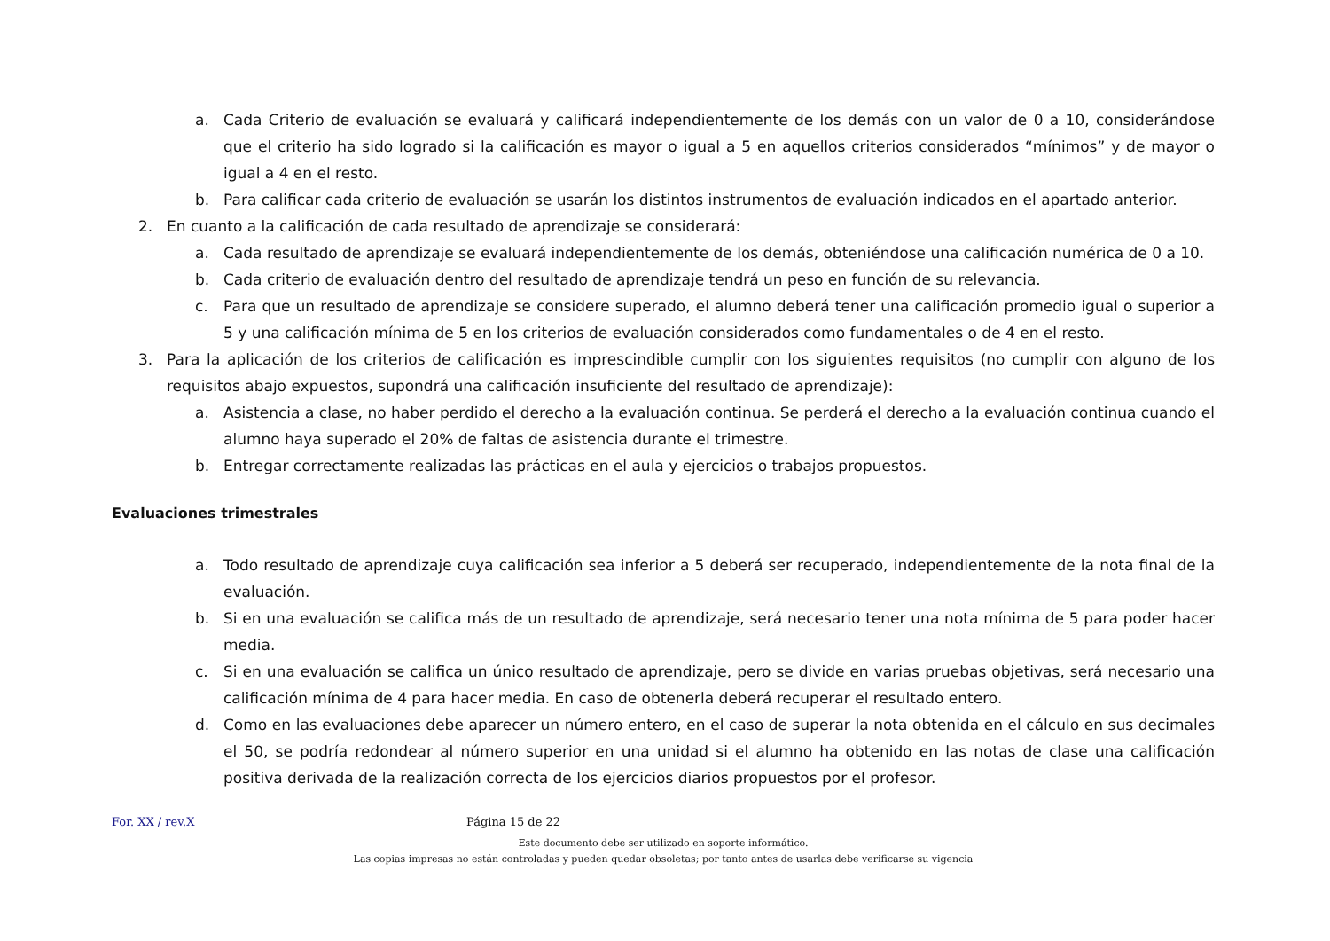a. Cada Criterio de evaluación se evaluará y calificará independientemente de los demás con un valor de 0 a 10, considerándose que el criterio ha sido logrado si la calificación es mayor o igual a 5 en aquellos criterios considerados “mínimos” y de mayor o igual a 4 en el resto.
b. Para calificar cada criterio de evaluación se usarán los distintos instrumentos de evaluación indicados en el apartado anterior.
2. En cuanto a la calificación de cada resultado de aprendizaje se considerará:
a. Cada resultado de aprendizaje se evaluará independientemente de los demás, obteniéndose una calificación numérica de 0 a 10.
b. Cada criterio de evaluación dentro del resultado de aprendizaje tendrá un peso en función de su relevancia.
c. Para que un resultado de aprendizaje se considere superado, el alumno deberá tener una calificación promedio igual o superior a 5 y una calificación mínima de 5 en los criterios de evaluación considerados como fundamentales o de 4 en el resto.
3. Para la aplicación de los criterios de calificación es imprescindible cumplir con los siguientes requisitos (no cumplir con alguno de los requisitos abajo expuestos, supondrá una calificación insuficiente del resultado de aprendizaje):
a. Asistencia a clase, no haber perdido el derecho a la evaluación continua. Se perderá el derecho a la evaluación continua cuando el alumno haya superado el 20% de faltas de asistencia durante el trimestre.
b. Entregar correctamente realizadas las prácticas en el aula y ejercicios o trabajos propuestos.
Evaluaciones trimestrales
a. Todo resultado de aprendizaje cuya calificación sea inferior a 5 deberá ser recuperado, independientemente de la nota final de la evaluación.
b. Si en una evaluación se califica más de un resultado de aprendizaje, será necesario tener una nota mínima de 5 para poder hacer media.
c. Si en una evaluación se califica un único resultado de aprendizaje, pero se divide en varias pruebas objetivas, será necesario una calificación mínima de 4 para hacer media. En caso de obtenerla deberá recuperar el resultado entero.
d. Como en las evaluaciones debe aparecer un número entero, en el caso de superar la nota obtenida en el cálculo en sus decimales el 50, se podría redondear al número superior en una unidad si el alumno ha obtenido en las notas de clase una calificación positiva derivada de la realización correcta de los ejercicios diarios propuestos por el profesor.
For. XX / rev.X Página 15 de 22
Este documento debe ser utilizado en soporte informático.
Las copias impresas no están controladas y pueden quedar obsoletas; por tanto antes de usarlas debe verificarse su vigencia